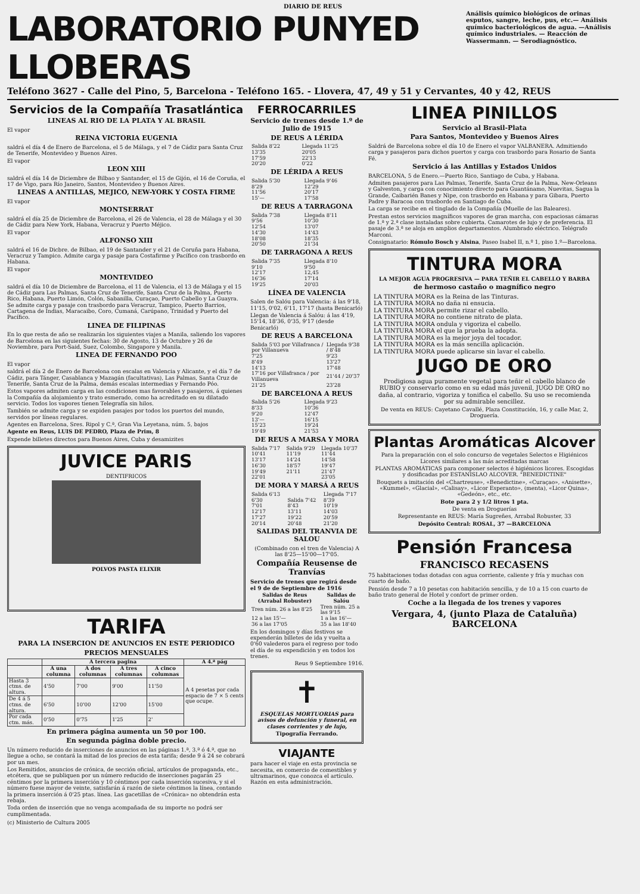DIARIO DE REUS
LABORATORIO PUNYED LLOBERAS
Análisis químico biológicos de orinas esputos, sangre, leche, pus, etc.— Análisis químico bacteriológicos de agua. —Análisis químico industriales. — Reacción de Wassermann. — Serodiagnóstico.
Teléfono 3627 - Calle del Pino, 5, Barcelona - Teléfono 165. - Llovera, 47, 49 y 51 y Cervantes, 40 y 42, REUS
Servicios de la Compañía Trasatlántica
LINEAS AL RIO DE LA PLATA Y AL BRASIL
El vapor
REINA VICTORIA EUGENIA
saldrá el día 4 de Enero de Barcelona, el 5 de Málaga, y el 7 de Cádiz para Santa Cruz de Tenerife, Montevideo y Buenos Aires.
El vapor
LEON XIII
saldrá el día 14 de Diciembre de Bilbao y Santander, el 15 de Gijón, el 16 de Coruña, el 17 de Vigo, para Río Janeiro, Santos, Montevideo y Buenos Aires.
LINEAS A ANTILLAS, MEJICO, NEW-YORK Y COSTA FIRME
El vapor
MONTSERRAT
saldrá el día 25 de Diciembre de Barcelona, el 26 de Valencia, el 28 de Málaga y el 30 de Cádiz para New York, Habana, Veracruz y Puerto Méjico.
El vapor
ALFONSO XIII
saldrá el 16 de Dicbre. de Bilbao, el 19 de Santander y el 21 de Coruña para Habana, Veracruz y Tampico. Admite carga y pasaje para Costafirme y Pacífico con trasbordo en Habana.
El vapor
MONTEVIDEO
saldrá el día 10 de Diciembre de Barcelona, el 11 de Valencia, el 13 de Málaga y el 15 de Cádiz para Las Palmas, Santa Cruz de Tenerife, Santa Cruz de la Palma, Puerto Rico, Habana, Puerto Limón, Colón, Sabanilla, Curaçao, Puerto Cabello y La Guayra. Se admite carga y pasaje con trasbordo para Veracruz, Tampico, Puerto Barrios, Cartagena de Indias, Maracaibo, Coro, Cumaná, Carúpano, Trinidad y Puerto del Pacífico.
LINEA DE FILIPINAS
En lo que resta de año se realizarán los siguientes viajes a Manila, saliendo los vapores de Barcelona en las siguientes fechas: 30 de Agosto, 13 de Octubre y 26 de Noviembre, para Port-Said, Suez, Colombo, Singapore y Manila.
LINEA DE FERNANDO POO
El vapor
saldrá el día 2 de Enero de Barcelona con escalas en Valencia y Alicante, y el día 7 de Cádiz, para Tánger, Casablanca y Mazagán (facultativas), Las Palmas, Santa Cruz de Tenerife, Santa Cruz de la Palma, demás escalas intermedias y Fernando Póo.
Estos vapores admiten carga en las condiciones mas favorables y pasajeros, á quienes la Compañía da alojamiento y trato esmerado, como ha acreditado en su dilatado servicio. Todos los vapores tienen Telegrafía sin hilos.
También se admite carga y se expiden pasajes por todos los puertos del mundo, servidos por líneas regulares.
Agentes en Barcelona, Sres. Ripol y C.ª, Gran Via Leyetana, núm. 5, bajos
Agente en Reus, LUIS DE PEDRO, Plaza de Prim, 8
Expende billetes directos para Buenos Aires, Cuba y desamizites
JUVICE PARIS
DENTIFRICOS
POLVOS PASTA ELIXIR
TARIFA
PARA LA INSERCION DE ANUNCIOS EN ESTE PERIODICO
PRECIOS MENSUALES
| | A tercera pagina | | | | A 4.ª pág |
| --- | --- | --- | --- | --- | --- |
| | A una columna | A dos columnas | A tres columnas | A cinco columnas | A 4 pesetas por cada espacio de 7 × 5 cents que ocupe. |
| Hasta 3 ctms. de altura. | 4'50 | 7'00 | 9'00 | 11'50 | |
| De 4 á 5 ctms. de altura. | 6'50 | 10'00 | 12'00 | 15'00 | |
| Por cada ctm. más. | 0'50 | 0'75 | 1'25 | 2' | |
En primera página aumenta un 50 por 100.
En segunda página doble precio.
Un número reducido de inserciones de anuncios en las páginas 1.ª, 3.ª ó 4.ª, que no llegue a ocho, se contará la mitad de los precios de esta tarifa; desde 9 á 24 se cobrará por un mes.
Los Remitidos, anuncios de crónica, de sección oficial, artículos de propaganda, etc., etcétera, que se publiquen por un número reducido de inserciones pagarán 25 céntimos por la primera inserción y 10 céntimos por cada inserción sucesiva, y si el número fuese mayor de veinte, satisfarán á razón de siete céntimos la línea, contando la primera inserción á 0'25 ptas. línea. Las gacetillas de «Crónica» no obtendrán esta rebaja.
Toda orden de inserción que no venga acompañada de su importe no podrá ser cumplimentada.
FERROCARRILES
Servicio de trenes desde 1.º de Julio de 1915
DE REUS A LÉRIDA
| Salida 8'22 | Llegada 11'25 |
| 13'35 | 20'05 |
| 17'59 | 22'13 |
| 20'20 | 0'22 |
DE LÉRIDA A REUS
| Salida 5'30 | Llegada 9'46 |
| 8'29 | 12'29 |
| 11'56 | 20'17 |
| 15'— | 17'58 |
DE REUS A TARRAGONA
| Salida 7'38 | Llegada 8'11 |
| 9'56 | 10'30 |
| 12'54 | 13'07 |
| 14'30 | 14'43 |
| 18'08 | 18'35 |
| 20'50 | 21'34 |
DE TARRAGONA A REUS
| Salida 7'35 | Llegada 8'10 |
| 9'10 | 9'50 |
| 12'17 | 12,45 |
| 16'36 | 17'14 |
| 19'25 | 20'03 |
LÍNEA DE VALENCIA
Salen de Salóu para Valencia: á las 9'18, 11'15, 0'02, 6'11, 17'17 (hasta Benicarló)
Llegan de Valencia á Salóu: á las 4'19, 15'14, 18'36, 0'35, 9'17 (desde Benicarló)
DE REUS A BARCELONA
| Salida 5'03 por Villafranca / por Villanueva | Llegada 9'38 / 8'48 |
| 7'25 | 9'23 |
| 8'49 | 13'27 |
| 14'13 | 17'48 |
| 17'16 por Villafranca / por Villanueva | 21'44 / 20'37 |
| 21'25 | 23'28 |
DE BARCELONA A REUS
| Salida 5'26 | Llegada 9'23 |
| 8'33 | 10'36 |
| 9'20 | 12'47 |
| 13'— | 16'15 |
| 15'23 | 19'24 |
| 19'49 | 21'53 |
DE REUS A MARSA Y MORA
| Salida 7'17 | Salida 9'29 | Llegada 10'37 |
| 10'41 | 11'19 | 11'44 |
| 13'17 | 14'24 | 14'58 |
| 16'30 | 18'57 | 19'47 |
| 19'49 | 21'11 | 21'47 |
| 22'01 | | 23'05 |
DE MORA Y MARSÁ A REUS
| Salida 6'13 | | Llegada 7'17 |
| 6'30 | Salida 7'42 | 8'39 |
| 7'01 | 8'43 | 10'19 |
| 12'17 | 13'11 | 14'03 |
| 17'27 | 19'22 | 20'59 |
| 20'14 | 20'48 | 21'20 |
SALIDAS DEL TRANVIA DE SALOU
(Combinado con el tren de Valencia) A las 8'25—15'00—17'05.
Compañía Reusense de Tranvías
Servicio de trenes que regirá desde el 9 de de Septiembre de 1916
| Salidas de Reus (Arrabal Robuster) | Salidas de Salóu |
| --- | --- |
| Tren núm. 26 a las 8'25 | Tren núm. 25 a las 9'15 |
| 12 a las 15'— | 1 a las 16'— |
| 36 a las 17'05 | 35 a las 18'40 |
En los domingos y días festivos se expenderán billetes de ida y vuelta a 0'60 valederos para el regreso por todo el día de su expendición y en todos los trenes.
Reus 9 Septiembre 1916.
✝
ESQUELAS MORTUORIAS para avisos de defunción y funeral, en clases corrientes y de lujo,
Tipografía Ferrando.
VIAJANTE
para hacer el viaje en esta provincia se necesita, en comercio de comestibles y ultramarinos, que conozca el artículo. Razón en esta administración.
LINEA PINILLOS
Servicio al Brasil-Plata
Para Santos, Montevideo y Buenos Aires
Saldrá de Barcelona sobre el día 10 de Enero el vapor VALBANERA. Admitiendo carga y pasajeros para dichos puertos y carga con trasbordo para Rosario de Santa Fé.
Servicio á las Antillas y Estados Unidos
BARCELONA, 5 de Enero.—Puerto Rico, Santiago de Cuba, y Habana.
Admiten pasajeros para Las Palmas, Tenerife, Santa Cruz de la Palma, New-Orleans y Galveston, y carga con conocimiento directo para Guantánamo, Nuevitas, Sagua la Grande, Caibarién Banes y Nipe, con trasbordo en Habana y para Gibara, Puerto Padre y Baracoa con trasbordo en Santiago de Cuba.
La carga se recibe en el tinglado de la Compañía (Muelle de las Baleares).
Prestan estos servicios magníficos vapores de gran marcha, con espaciosas cámaras de 1.ª y 2.ª clase instaladas sobre cubierta. Camarotes de lujo y de preferencia. El pasaje de 3.ª se aloja en amplios departamentos. Alumbrado eléctrico. Telégrafo Marconi.
Consignatario: Rómulo Bosch y Alsina, Paseo Isabel II, n.º 1, piso 1.º—Barcelona.
TINTURA MORA
LA MEJOR AGUA PROGRESIVA — PARA TEÑIR EL CABELLO Y BARBA
de hermoso castaño o magnífico negro
LA TINTURA MORA es la Reina de las Tinturas.
LA TINTURA MORA no daña ni ensucia.
LA TINTURA MORA permite rizar el cabello.
LA TINTURA MORA no contiene nitrato de plata.
LA TINTURA MORA ondula y vigoriza el cabello.
LA TINTURA MORA el que la prueba la adopta.
LA TINTURA MORA es la mejor joya del tocador.
LA TINTURA MORA es la más sencilla aplicación.
LA TINTURA MORA puede aplicarse sin lavar el cabello.
JUGO DE ORO
Prodigiosa agua puramente vegetal para teñir el cabello blanco de RUBIO y conservarlo como en su edad más juvenil, JUGO DE ORO no daña, al contrario, vigoriza y tonifica el cabello. Su uso se recomienda por su admirable sencillez.
De venta en REUS: Cayetano Cavallé, Plaza Constitución, 16, y calle Mar, 2, Droguería.
Plantas Aromáticas Alcover
Para la preparación con el solo concurso de vegetales Selectos e Higiénicos Licores similares a las más acreditadas marcas
PLANTAS AROMÁTICAS para componer selectos é higiénicos licores. Escogidas y dosificadas por ESTANISLAO ALCOVER. "BENEDICTINE"
Bouquets a imitación del «Chartreuse», «Benedictine», «Curaçao», «Anisette», «Kummel», «Glacial», «Calisay», «Licor Esperanto», (menta), «Licor Quina», «Gedeón», etc., etc.
Bote para 2 y 1/2 litros 1 pta.
De venta en Droguerías
Representante en REUS: María Sugreñes, Arrabal Robuster, 33
Depósito Central: ROSAL, 37 —BARCELONA
Pensión Francesa
FRANCISCO RECASENS
75 habitaciones todas dotadas con agua corriente, caliente y fría y muchas con cuarto de baño.
Pensión desde 7 a 10 pesetas con habitación sencilla, y de 10 a 15 con cuarto de baño trato general de Hotel y confort de primer orden.
Coche a la llegada de los trenes y vapores
Vergara, 4, (junto Plaza de Cataluña) BARCELONA
(c) Ministerio de Cultura 2005